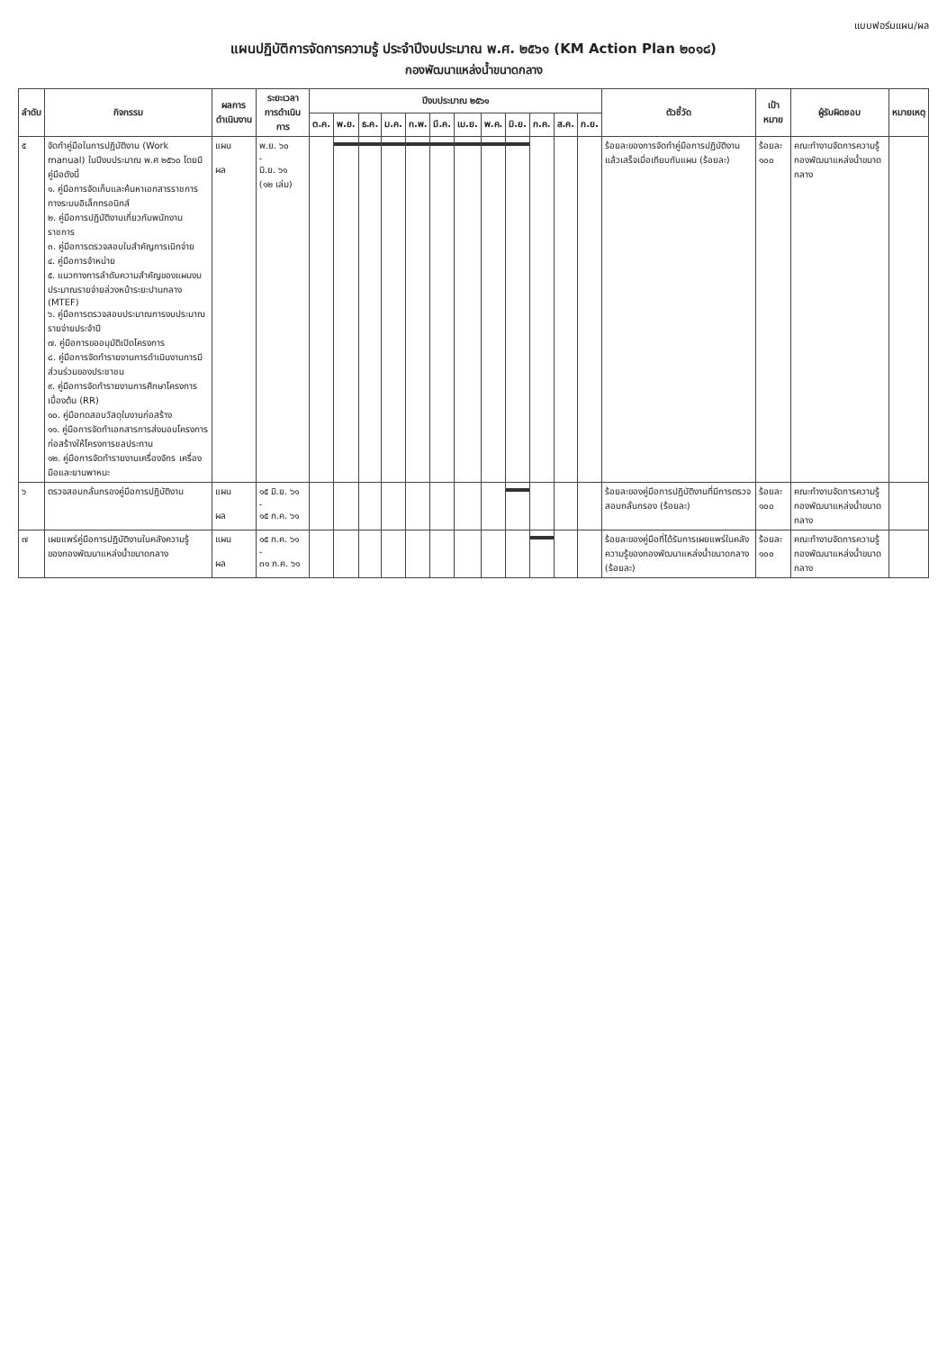แบบฟอร์มแผน/ผล
แผนปฏิบัติการจัดการความรู้ ประจำปีงบประมาณ พ.ศ. ๒๕๖๑ (KM Action Plan ๒๐๑๘)
กองพัฒนาแหล่งน้ำขนาดกลาง
| ลำดับ | กิจกรรม | ผลการดำเนินงาน | ระยะเวลา การดำเนินการ | ปีงบประมาณ ๒๕๖๑ | | | | | | | | | | | | ตัวชี้วัด | เป้าหมาย | ผู้รับผิดชอบ | หมายเหตุ |
| --- | --- | --- | --- | --- | --- | --- | --- | --- | --- | --- | --- | --- | --- | --- | --- | --- | --- | --- | --- |
| | | | | ต.ค. | พ.ย. | ธ.ค. | ม.ค. | ก.พ. | มี.ค. | เม.ย. | พ.ค. | มิ.ย. | ก.ค. | ส.ค. | ก.ย. | | | | |
| ๕ | จัดทำคู่มือในการปฏิบัติงาน (Work manual) ในปีงบประมาณ พ.ศ ๒๕๖๐ โดยมีคู่มือดังนี้ ๑. คู่มือการจัดเก็บและค้นหาเอกสารราชการทางระบบอิเล็กทรอนิกส์ ๒. คู่มือการปฏิบัติงานเกี่ยวกับพนักงานราชการ ๓. คู่มือการตรวจสอบใบสำคัญการเบิกจ่าย ๔. คู่มือการจำหน่าย ๕. แนวทางการลำดับความสำคัญของแผนงบประมาณรายจ่ายล่วงหน้าระยะปานกลาง (MTEF) ๖. คู่มือการตรวจสอบประมาณการงบประมาณรายจ่ายประจำปี ๗. คู่มือการขออนุมัติเปิดโครงการ ๘. คู่มือการจัดทำรายงานการดำเนินงานการมีส่วนร่วมของประชาชน ๙. คู่มือการจัดทำรายงานการศึกษาโครงการเบื้องต้น (RR) ๑๐. คู่มือทดสอบวัสดุในงานก่อสร้าง ๑๑. คู่มือการจัดทำเอกสารการส่งมอบโครงการก่อสร้างให้โครงการชลประทาน ๑๒. คู่มือการจัดทำรายงานเครื่องจักร เครื่องมือและยานพาหนะ | แผน ผล | พ.ย. ๖๐ - มิ.ย. ๖๑ (๑๒ เล่ม) | | | | | | | | | | | | | ร้อยละของการจัดทำคู่มือการปฏิบัติงานแล้วเสร็จเมื่อเทียบกับแผน (ร้อยละ) | ร้อยละ ๑๐๐ | คณะทำงานจัดการความรู้กองพัฒนาแหล่งน้ำขนาดกลาง | |
| ๖ | ตรวจสอบกลั่นกรองคู่มือการปฏิบัติงาน | แผน ผล | ๑๕ มิ.ย. ๖๑ - ๑๕ ก.ค. ๖๑ | | | | | | | | | | | | | ร้อยละของคู่มือการปฏิบัติงานที่มีการตรวจสอบกลั่นกรอง (ร้อยละ) | ร้อยละ ๑๐๐ | คณะทำงานจัดการความรู้กองพัฒนาแหล่งน้ำขนาดกลาง | |
| ๗ | เผยแพร่คู่มือการปฏิบัติงานในคลังความรู้ของกองพัฒนาแหล่งน้ำขนาดกลาง | แผน ผล | ๑๕ ก.ค. ๖๑ - ๓๑ ก.ค. ๖๑ | | | | | | | | | | | | | ร้อยละของคู่มือที่ได้รับการเผยแพร่ในคลังความรู้ของกองพัฒนาแหล่งน้ำขนาดกลาง (ร้อยละ) | ร้อยละ ๑๐๐ | คณะทำงานจัดการความรู้กองพัฒนาแหล่งน้ำขนาดกลาง | |